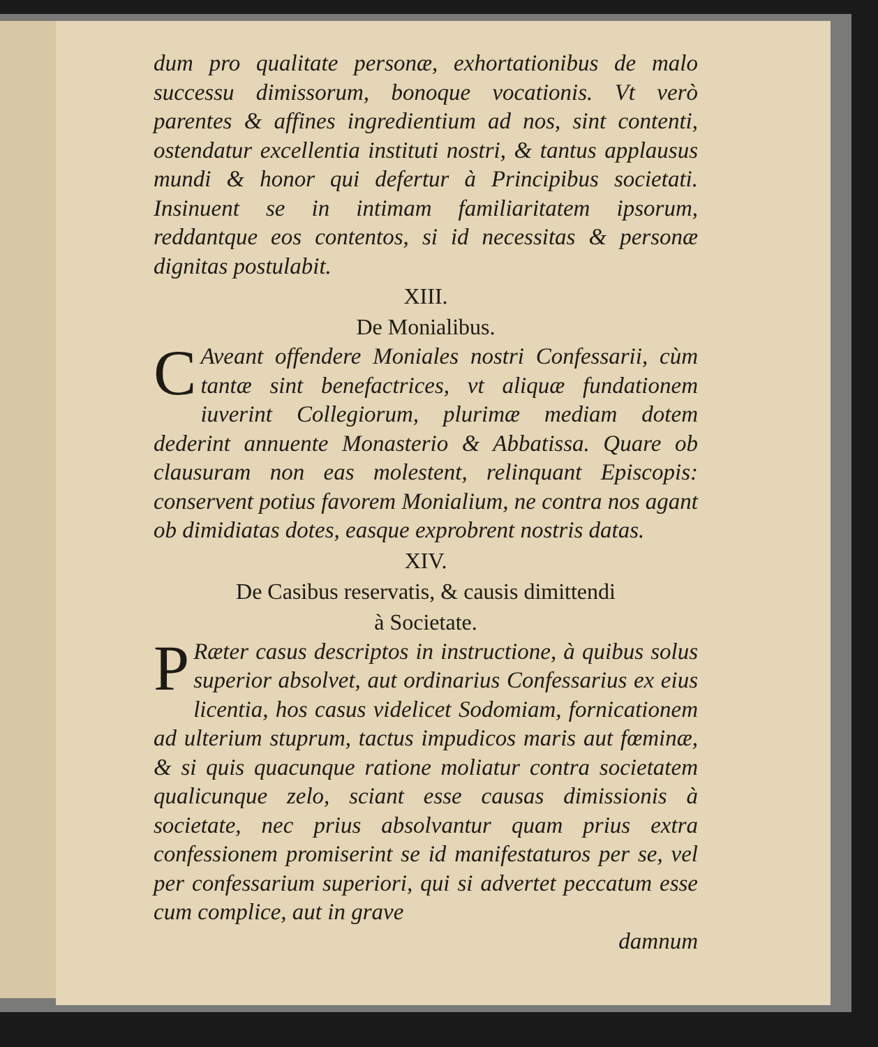dum pro qualitate personæ, exhortationibus de malo successu dimissorum, bonoque vocationis. Vt verò parentes & affines ingredientium ad nos, sint contenti, ostendatur excellentia instituti nostri, & tantus applausus mundi & honor qui defertur à Principibus societati. Insinuent se in intimam familiaritatem ipsorum, reddantque eos contentos, si id necessitas & personæ dignitas postulabit.
XIII.
De Monialibus.
CAveant offendere Moniales nostri Confessarii, cùm tantæ sint benefactrices, vt aliquæ fundationem iuverint Collegiorum, plurimæ mediam dotem dederint annuente Monasterio & Abbatissa. Quare ob clausuram non eas molestent, relinquant Episcopis: conservent potius favorem Monialium, ne contra nos agant ob dimidiatas dotes, easque exprobrent nostris datas.
XIV.
De Casibus reservatis, & causis dimittendi
à Societate.
PRæter casus descriptos in instructione, à quibus solus superior absolvet, aut ordinarius Confessarius ex eius licentia, hos casus videlicet Sodomiam, fornicationem ad ulterium stuprum, tactus impudicos maris aut fœminæ, & si quis quacunque ratione moliatur contra societatem qualicunque zelo, sciant esse causas dimissionis à societate, nec prius absolvantur quam prius extra confessionem promiserint se id manifestaturos per se, vel per confessarium superiori, qui si advertet peccatum esse cum complice, aut in grave
damnum